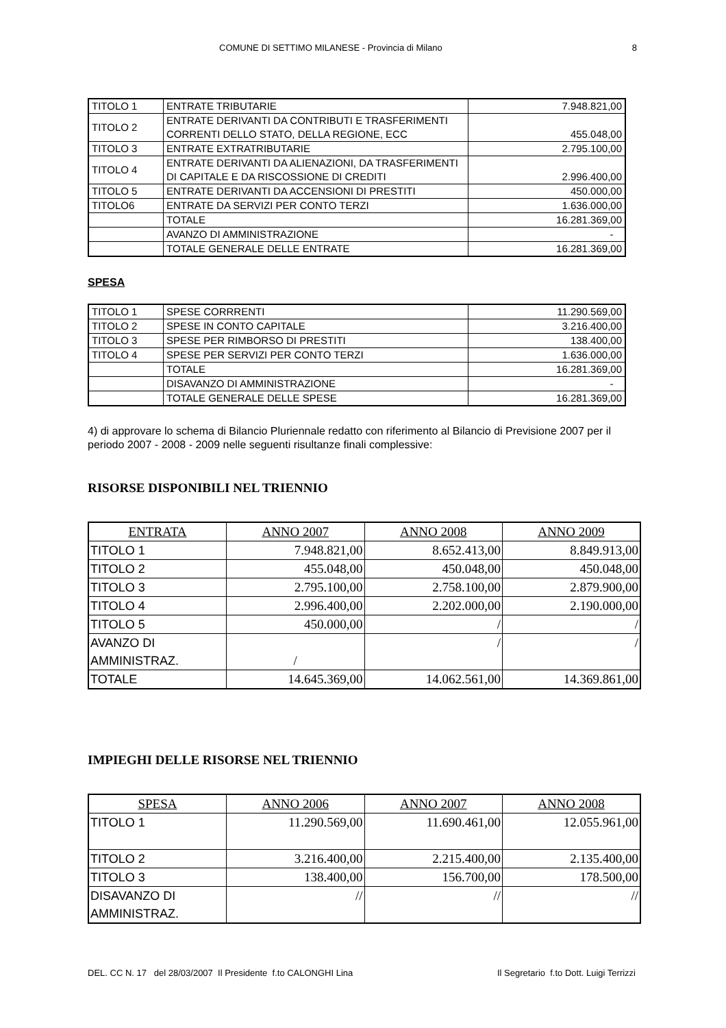COMUNE DI SETTIMO MILANESE - Provincia di Milano 8
| TITOLO 1 | ENTRATE TRIBUTARIE | 7.948.821,00 |
| TITOLO 2 | ENTRATE DERIVANTI DA CONTRIBUTI E TRASFERIMENTI CORRENTI DELLO STATO, DELLA REGIONE, ECC | 455.048,00 |
| TITOLO 3 | ENTRATE EXTRATRIBUTARIE | 2.795.100,00 |
| TITOLO 4 | ENTRATE DERIVANTI DA ALIENAZIONI, DA TRASFERIMENTI DI CAPITALE E DA RISCOSSIONE DI CREDITI | 2.996.400,00 |
| TITOLO 5 | ENTRATE DERIVANTI DA ACCENSIONI DI PRESTITI | 450.000,00 |
| TITOLO6 | ENTRATE DA SERVIZI PER CONTO TERZI | 1.636.000,00 |
| | TOTALE | 16.281.369,00 |
| | AVANZO DI AMMINISTRAZIONE | - |
| | TOTALE GENERALE DELLE ENTRATE | 16.281.369,00 |
SPESA
| TITOLO 1 | SPESE CORRRENTI | 11.290.569,00 |
| TITOLO 2 | SPESE IN CONTO CAPITALE | 3.216.400,00 |
| TITOLO 3 | SPESE PER RIMBORSO DI PRESTITI | 138.400,00 |
| TITOLO 4 | SPESE PER SERVIZI PER CONTO TERZI | 1.636.000,00 |
| | TOTALE | 16.281.369,00 |
| | DISAVANZO DI AMMINISTRAZIONE | - |
| | TOTALE GENERALE DELLE SPESE | 16.281.369,00 |
4) di approvare lo schema di Bilancio Pluriennale redatto con riferimento al Bilancio di Previsione 2007 per il periodo 2007 - 2008 - 2009 nelle seguenti risultanze finali complessive:
RISORSE DISPONIBILI NEL TRIENNIO
| ENTRATA | ANNO 2007 | ANNO 2008 | ANNO 2009 |
| --- | --- | --- | --- |
| TITOLO 1 | 7.948.821,00 | 8.652.413,00 | 8.849.913,00 |
| TITOLO 2 | 455.048,00 | 450.048,00 | 450.048,00 |
| TITOLO 3 | 2.795.100,00 | 2.758.100,00 | 2.879.900,00 |
| TITOLO 4 | 2.996.400,00 | 2.202.000,00 | 2.190.000,00 |
| TITOLO 5 | 450.000,00 | / | / |
| AVANZO DI AMMINISTRAZ. | / | / | / |
| TOTALE | 14.645.369,00 | 14.062.561,00 | 14.369.861,00 |
IMPIEGHI DELLE RISORSE NEL TRIENNIO
| SPESA | ANNO 2006 | ANNO 2007 | ANNO 2008 |
| --- | --- | --- | --- |
| TITOLO 1 | 11.290.569,00 | 11.690.461,00 | 12.055.961,00 |
| TITOLO 2 | 3.216.400,00 | 2.215.400,00 | 2.135.400,00 |
| TITOLO 3 | 138.400,00 | 156.700,00 | 178.500,00 |
| DISAVANZO DI AMMINISTRAZ. | // | // | // |
DEL. CC N. 17 del 28/03/2007 Il Presidente f.to CALONGHI Lina Il Segretario f.to Dott. Luigi Terrizzi